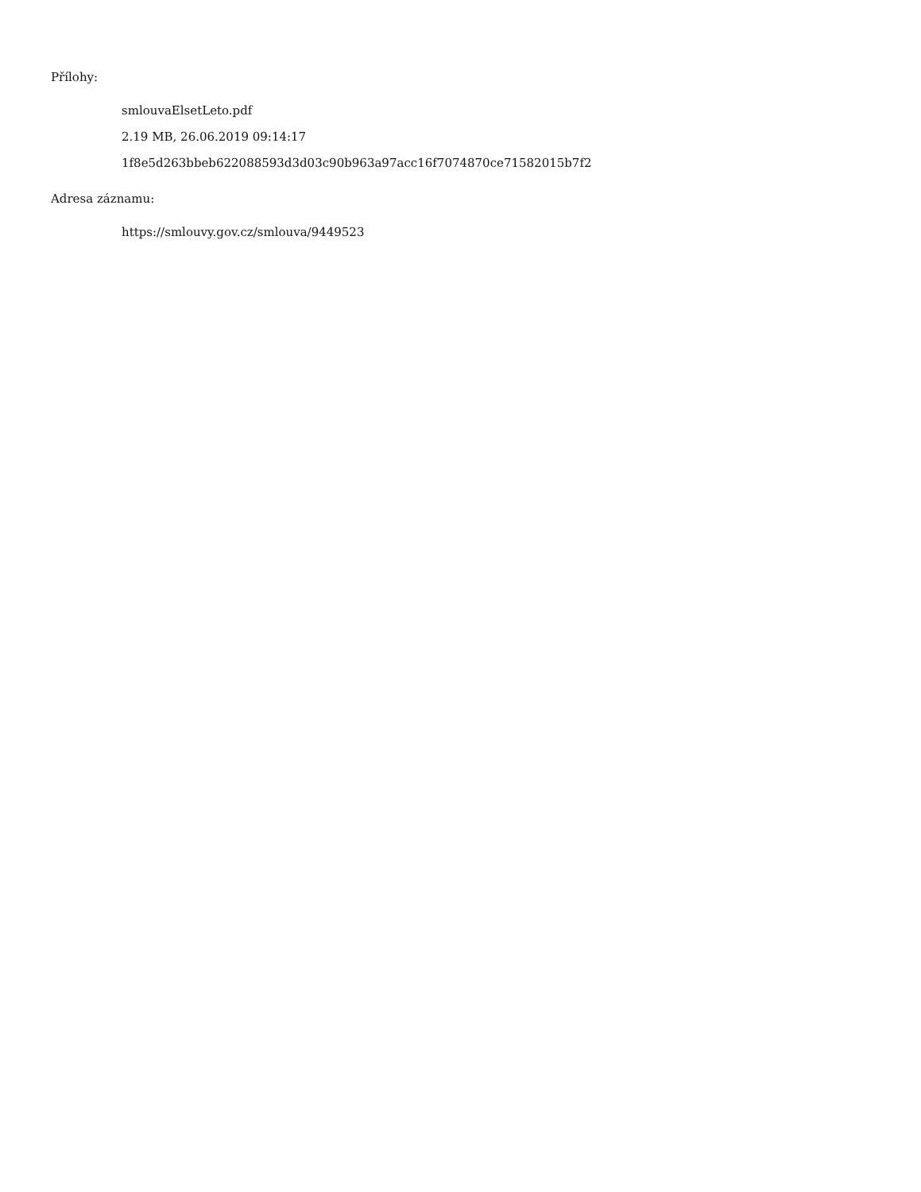Přílohy:
smlouvaElsetLeto.pdf
2.19 MB, 26.06.2019 09:14:17
1f8e5d263bbeb622088593d3d03c90b963a97acc16f7074870ce71582015b7f2
Adresa záznamu:
https://smlouvy.gov.cz/smlouva/9449523